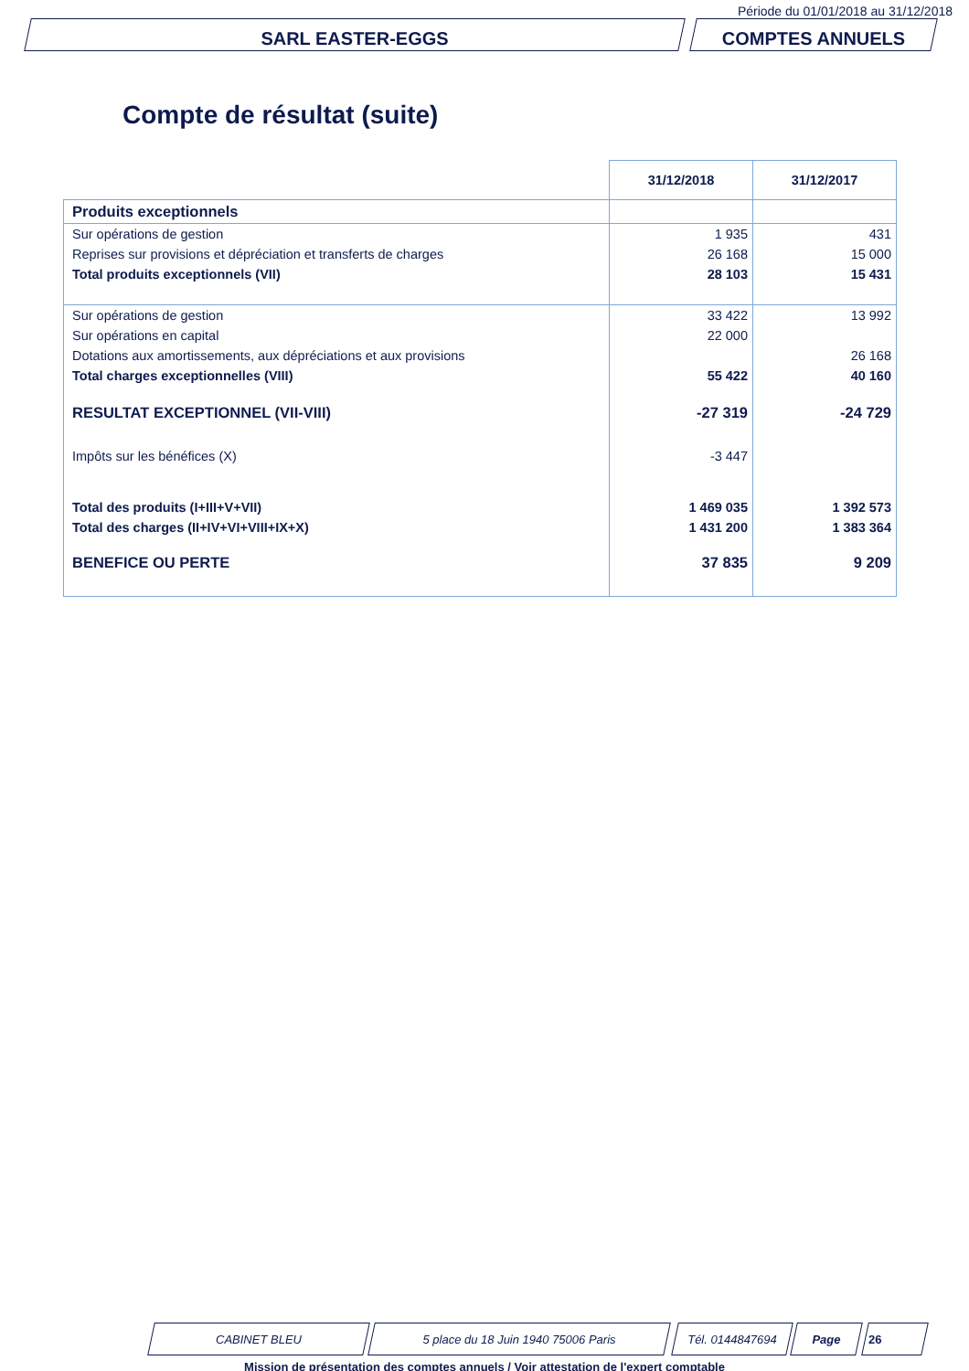Période du 01/01/2018 au 31/12/2018
SARL EASTER-EGGS COMPTES ANNUELS
Compte de résultat (suite)
| | 31/12/2018 | 31/12/2017 |
| --- | --- | --- |
| Produits exceptionnels | | |
| Sur opérations de gestion | 1 935 | 431 |
| Reprises sur provisions et dépréciation et transferts de charges | 26 168 | 15 000 |
| Total produits exceptionnels (VII) | 28 103 | 15 431 |
| Sur opérations de gestion | 33 422 | 13 992 |
| Sur opérations en capital | 22 000 | |
| Dotations aux amortissements, aux dépréciations et aux provisions | | 26 168 |
| Total charges exceptionnelles (VIII) | 55 422 | 40 160 |
| RESULTAT EXCEPTIONNEL (VII-VIII) | -27 319 | -24 729 |
| Impôts sur les bénéfices (X) | -3 447 | |
| Total des produits (I+III+V+VII) | 1 469 035 | 1 392 573 |
| Total des charges (II+IV+VI+VIII+IX+X) | 1 431 200 | 1 383 364 |
| BENEFICE OU PERTE | 37 835 | 9 209 |
CABINET BLEU 5 place du 18 Juin 1940 75006 Paris Tél. 0144847694 Page 26
Mission de présentation des comptes annuels / Voir attestation de l'expert comptable